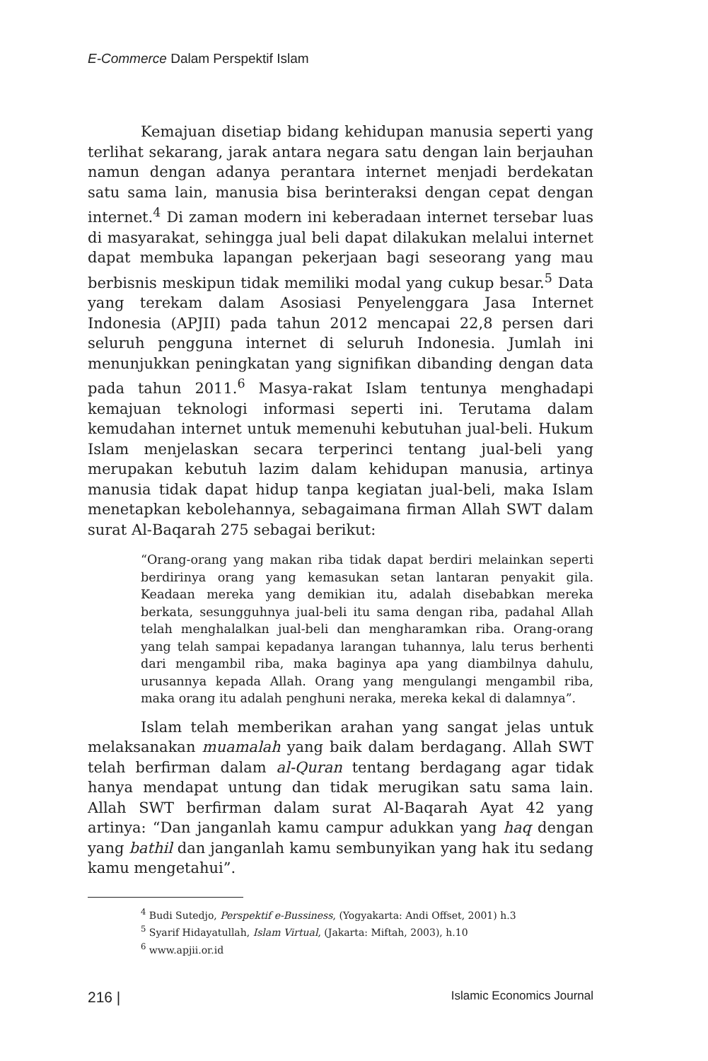E-Commerce Dalam Perspektif Islam
Kemajuan disetiap bidang kehidupan manusia seperti yang terlihat sekarang, jarak antara negara satu dengan lain berjauhan namun dengan adanya perantara internet menjadi berdekatan satu sama lain, manusia bisa berinteraksi dengan cepat dengan internet.<sup>4</sup> Di zaman modern ini keberadaan internet tersebar luas di masyarakat, sehingga jual beli dapat dilakukan melalui internet dapat membuka lapangan pekerjaan bagi seseorang yang mau berbisnis meskipun tidak memiliki modal yang cukup besar.<sup>5</sup> Data yang terekam dalam Asosiasi Penyelenggara Jasa Internet Indonesia (APJII) pada tahun 2012 mencapai 22,8 persen dari seluruh pengguna internet di seluruh Indonesia. Jumlah ini menunjukkan peningkatan yang signifikan dibanding dengan data pada tahun 2011.<sup>6</sup> Masya-rakat Islam tentunya menghadapi kemajuan teknologi informasi seperti ini. Terutama dalam kemudahan internet untuk memenuhi kebutuhan jual-beli. Hukum Islam menjelaskan secara terperinci tentang jual-beli yang merupakan kebutuh lazim dalam kehidupan manusia, artinya manusia tidak dapat hidup tanpa kegiatan jual-beli, maka Islam menetapkan kebolehannya, sebagaimana firman Allah SWT dalam surat Al-Baqarah 275 sebagai berikut:
“Orang-orang yang makan riba tidak dapat berdiri melainkan seperti berdirinya orang yang kemasukan setan lantaran penyakit gila. Keadaan mereka yang demikian itu, adalah disebabkan mereka berkata, sesungguhnya jual-beli itu sama dengan riba, padahal Allah telah menghalalkan jual-beli dan mengharamkan riba. Orang-orang yang telah sampai kepadanya larangan tuhannya, lalu terus berhenti dari mengambil riba, maka baginya apa yang diambilnya dahulu, urusannya kepada Allah. Orang yang mengulangi mengambil riba, maka orang itu adalah penghuni neraka, mereka kekal di dalamnya”.
Islam telah memberikan arahan yang sangat jelas untuk melaksanakan muamalah yang baik dalam berdagang. Allah SWT telah berfirman dalam al-Quran tentang berdagang agar tidak hanya mendapat untung dan tidak merugikan satu sama lain. Allah SWT berfirman dalam surat Al-Baqarah Ayat 42 yang artinya: “Dan janganlah kamu campur adukkan yang haq dengan yang bathil dan janganlah kamu sembunyikan yang hak itu sedang kamu mengetahui”.
<sup>4</sup> Budi Sutedjo, Perspektif e-Bussiness, (Yogyakarta: Andi Offset, 2001) h.3
<sup>5</sup> Syarif Hidayatullah, Islam Virtual, (Jakarta: Miftah, 2003), h.10
<sup>6</sup> www.apjii.or.id
216 | Islamic Economics Journal